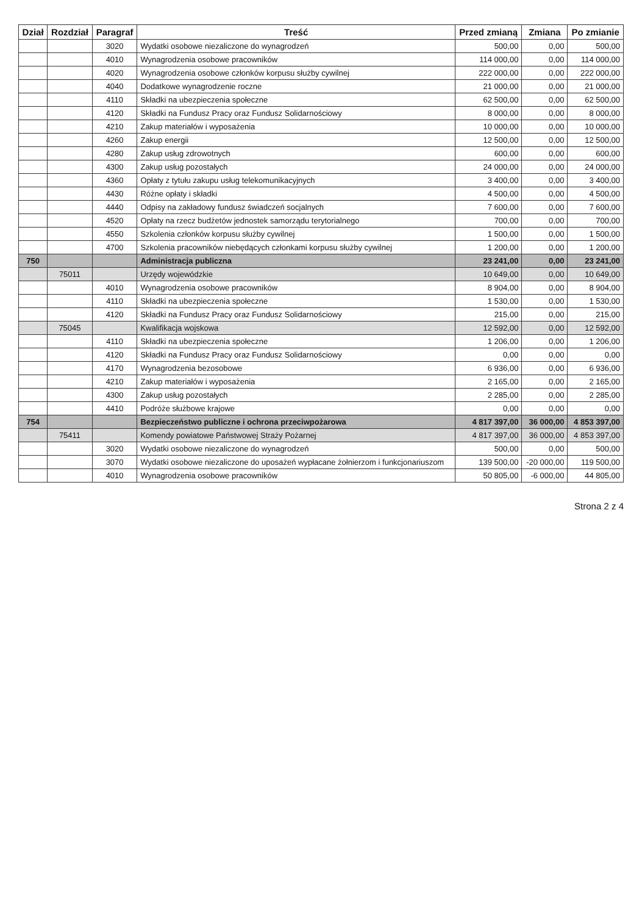| Dział | Rozdział | Paragraf | Treść | Przed zmianą | Zmiana | Po zmianie |
| --- | --- | --- | --- | --- | --- | --- |
| | | 3020 | Wydatki osobowe niezaliczone do wynagrodzeń | 500,00 | 0,00 | 500,00 |
| | | 4010 | Wynagrodzenia osobowe pracowników | 114 000,00 | 0,00 | 114 000,00 |
| | | 4020 | Wynagrodzenia osobowe członków korpusu służby cywilnej | 222 000,00 | 0,00 | 222 000,00 |
| | | 4040 | Dodatkowe wynagrodzenie roczne | 21 000,00 | 0,00 | 21 000,00 |
| | | 4110 | Składki na ubezpieczenia społeczne | 62 500,00 | 0,00 | 62 500,00 |
| | | 4120 | Składki na Fundusz Pracy oraz Fundusz Solidarnościowy | 8 000,00 | 0,00 | 8 000,00 |
| | | 4210 | Zakup materiałów i wyposażenia | 10 000,00 | 0,00 | 10 000,00 |
| | | 4260 | Zakup energii | 12 500,00 | 0,00 | 12 500,00 |
| | | 4280 | Zakup usług zdrowotnych | 600,00 | 0,00 | 600,00 |
| | | 4300 | Zakup usług pozostałych | 24 000,00 | 0,00 | 24 000,00 |
| | | 4360 | Opłaty z tytułu zakupu usług telekomunikacyjnych | 3 400,00 | 0,00 | 3 400,00 |
| | | 4430 | Różne opłaty i składki | 4 500,00 | 0,00 | 4 500,00 |
| | | 4440 | Odpisy na zakładowy fundusz świadczeń socjalnych | 7 600,00 | 0,00 | 7 600,00 |
| | | 4520 | Opłaty na rzecz budżetów jednostek samorządu terytorialnego | 700,00 | 0,00 | 700,00 |
| | | 4550 | Szkolenia członków korpusu służby cywilnej | 1 500,00 | 0,00 | 1 500,00 |
| | | 4700 | Szkolenia pracowników niebędących członkami korpusu służby cywilnej | 1 200,00 | 0,00 | 1 200,00 |
| 750 | | | Administracja publiczna | 23 241,00 | 0,00 | 23 241,00 |
| | 75011 | | Urzędy wojewódzkie | 10 649,00 | 0,00 | 10 649,00 |
| | | 4010 | Wynagrodzenia osobowe pracowników | 8 904,00 | 0,00 | 8 904,00 |
| | | 4110 | Składki na ubezpieczenia społeczne | 1 530,00 | 0,00 | 1 530,00 |
| | | 4120 | Składki na Fundusz Pracy oraz Fundusz Solidarnościowy | 215,00 | 0,00 | 215,00 |
| | 75045 | | Kwalifikacja wojskowa | 12 592,00 | 0,00 | 12 592,00 |
| | | 4110 | Składki na ubezpieczenia społeczne | 1 206,00 | 0,00 | 1 206,00 |
| | | 4120 | Składki na Fundusz Pracy oraz Fundusz Solidarnościowy | 0,00 | 0,00 | 0,00 |
| | | 4170 | Wynagrodzenia bezosobowe | 6 936,00 | 0,00 | 6 936,00 |
| | | 4210 | Zakup materiałów i wyposażenia | 2 165,00 | 0,00 | 2 165,00 |
| | | 4300 | Zakup usług pozostałych | 2 285,00 | 0,00 | 2 285,00 |
| | | 4410 | Podróże służbowe krajowe | 0,00 | 0,00 | 0,00 |
| 754 | | | Bezpieczeństwo publiczne i ochrona przeciwpożarowa | 4 817 397,00 | 36 000,00 | 4 853 397,00 |
| | 75411 | | Komendy powiatowe Państwowej Straży Pożarnej | 4 817 397,00 | 36 000,00 | 4 853 397,00 |
| | | 3020 | Wydatki osobowe niezaliczone do wynagrodzeń | 500,00 | 0,00 | 500,00 |
| | | 3070 | Wydatki osobowe niezaliczone do uposażeń wypłacane żołnierzom i funkcjonariuszom | 139 500,00 | -20 000,00 | 119 500,00 |
| | | 4010 | Wynagrodzenia osobowe pracowników | 50 805,00 | -6 000,00 | 44 805,00 |
Strona 2 z 4